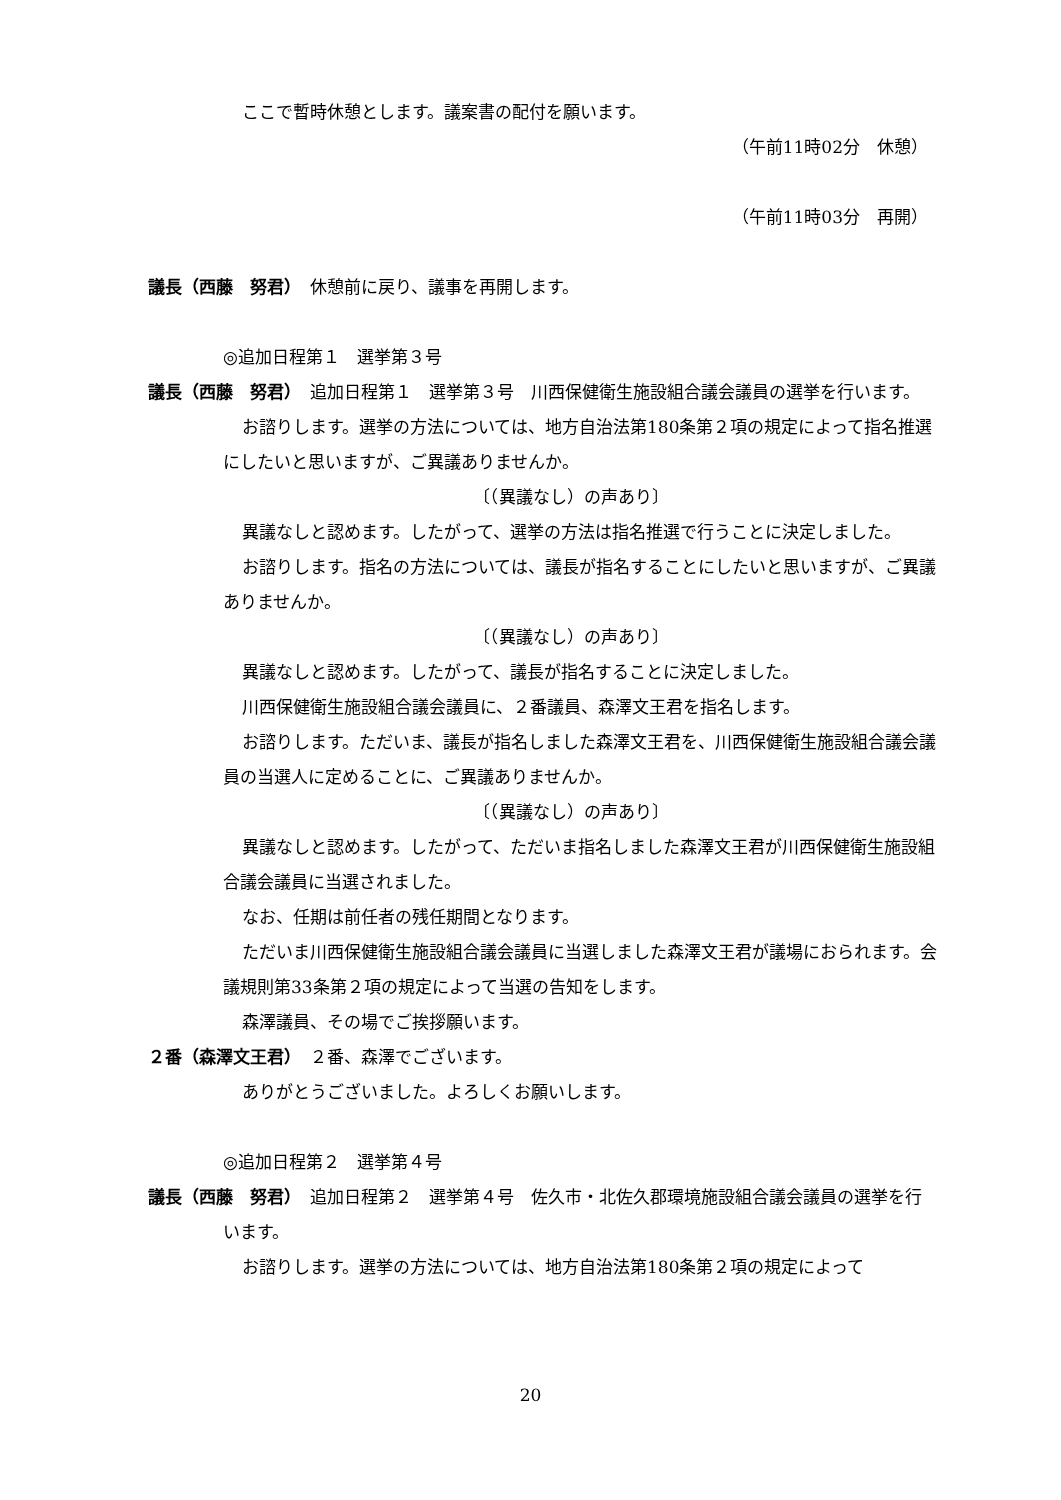ここで暫時休憩とします。議案書の配付を願います。
（午前11時02分　休憩）
（午前11時03分　再開）
議長（西藤　努君）　休憩前に戻り、議事を再開します。
◎追加日程第１　選挙第３号
議長（西藤　努君）　追加日程第１　選挙第３号　川西保健衛生施設組合議会議員の選挙を行います。
お諮りします。選挙の方法については、地方自治法第180条第２項の規定によって指名推選にしたいと思いますが、ご異議ありませんか。
〔（異議なし）の声あり〕
異議なしと認めます。したがって、選挙の方法は指名推選で行うことに決定しました。
お諮りします。指名の方法については、議長が指名することにしたいと思いますが、ご異議ありませんか。
〔（異議なし）の声あり〕
異議なしと認めます。したがって、議長が指名することに決定しました。
川西保健衛生施設組合議会議員に、２番議員、森澤文王君を指名します。
お諮りします。ただいま、議長が指名しました森澤文王君を、川西保健衛生施設組合議会議員の当選人に定めることに、ご異議ありませんか。
〔（異議なし）の声あり〕
異議なしと認めます。したがって、ただいま指名しました森澤文王君が川西保健衛生施設組合議会議員に当選されました。
なお、任期は前任者の残任期間となります。
ただいま川西保健衛生施設組合議会議員に当選しました森澤文王君が議場におられます。会議規則第33条第２項の規定によって当選の告知をします。
森澤議員、その場でご挨拶願います。
２番（森澤文王君）　２番、森澤でございます。
ありがとうございました。よろしくお願いします。
◎追加日程第２　選挙第４号
議長（西藤　努君）　追加日程第２　選挙第４号　佐久市・北佐久郡環境施設組合議会議員の選挙を行います。
お諮りします。選挙の方法については、地方自治法第180条第２項の規定によって
20